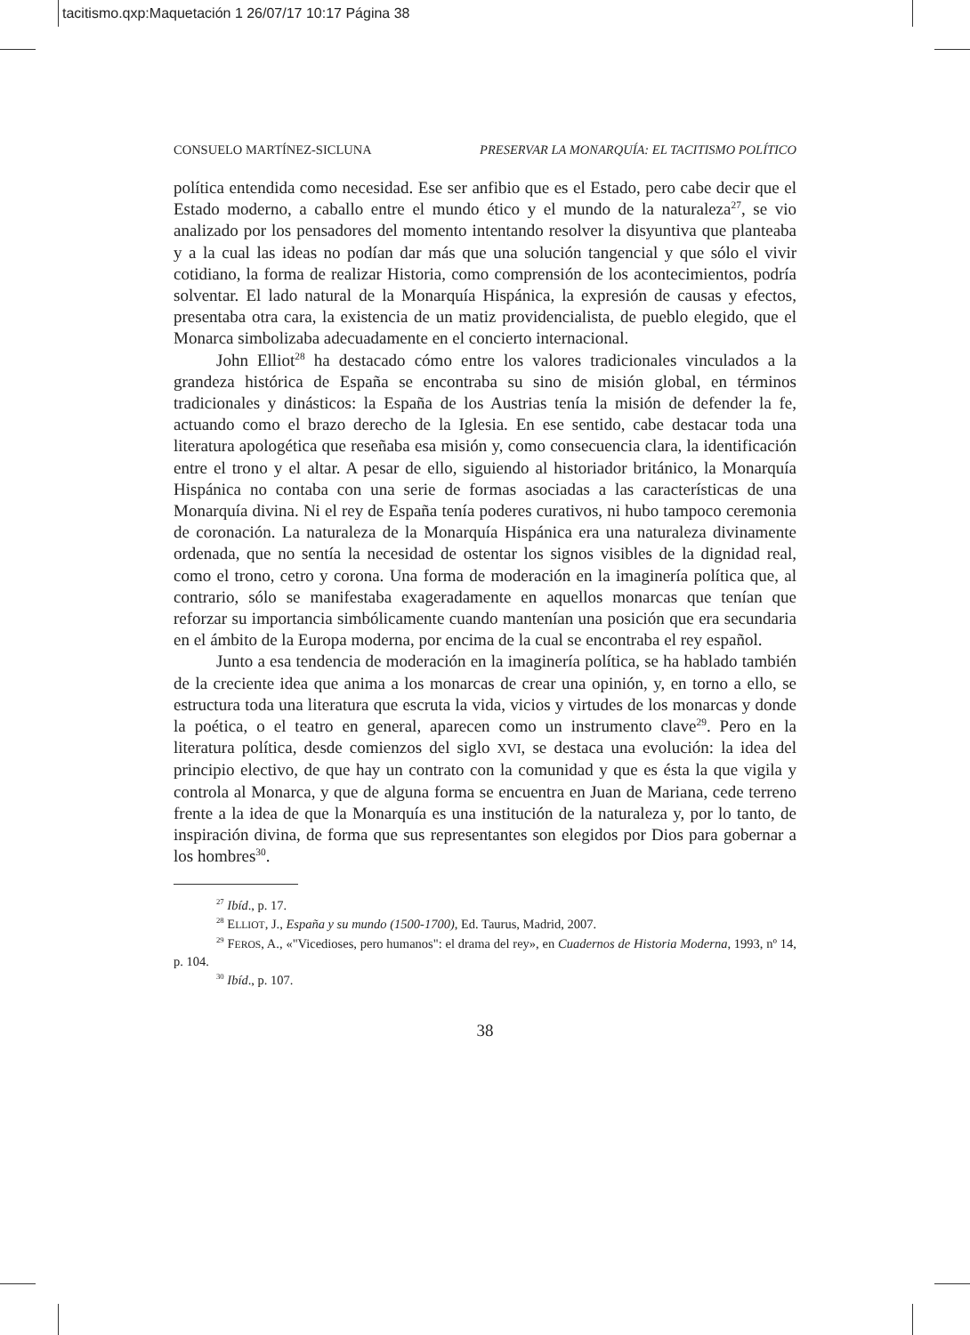tacitismo.qxp:Maquetación 1 26/07/17 10:17 Página 38
CONSUELO MARTÍNEZ-SICLUNA PRESERVAR LA MONARQUÍA: EL TACITISMO POLÍTICO
política entendida como necesidad. Ese ser anfibio que es el Estado, pero cabe decir que el Estado moderno, a caballo entre el mundo ético y el mundo de la naturaleza<sup>27</sup>, se vio analizado por los pensadores del momento intentando resolver la disyuntiva que planteaba y a la cual las ideas no podían dar más que una solución tangencial y que sólo el vivir cotidiano, la forma de realizar Historia, como comprensión de los acontecimientos, podría solventar. El lado natural de la Monarquía Hispánica, la expresión de causas y efectos, presentaba otra cara, la existencia de un matiz providencialista, de pueblo elegido, que el Monarca simbolizaba adecuadamente en el concierto internacional.
John Elliot<sup>28</sup> ha destacado cómo entre los valores tradicionales vinculados a la grandeza histórica de España se encontraba su sino de misión global, en términos tradicionales y dinásticos: la España de los Austrias tenía la misión de defender la fe, actuando como el brazo derecho de la Iglesia. En ese sentido, cabe destacar toda una literatura apologética que reseñaba esa misión y, como consecuencia clara, la identificación entre el trono y el altar. A pesar de ello, siguiendo al historiador británico, la Monarquía Hispánica no contaba con una serie de formas asociadas a las características de una Monarquía divina. Ni el rey de España tenía poderes curativos, ni hubo tampoco ceremonia de coronación. La naturaleza de la Monarquía Hispánica era una naturaleza divinamente ordenada, que no sentía la necesidad de ostentar los signos visibles de la dignidad real, como el trono, cetro y corona. Una forma de moderación en la imaginería política que, al contrario, sólo se manifestaba exageradamente en aquellos monarcas que tenían que reforzar su importancia simbólicamente cuando mantenían una posición que era secundaria en el ámbito de la Europa moderna, por encima de la cual se encontraba el rey español.
Junto a esa tendencia de moderación en la imaginería política, se ha hablado también de la creciente idea que anima a los monarcas de crear una opinión, y, en torno a ello, se estructura toda una literatura que escruta la vida, vicios y virtudes de los monarcas y donde la poética, o el teatro en general, aparecen como un instrumento clave<sup>29</sup>. Pero en la literatura política, desde comienzos del siglo XVI, se destaca una evolución: la idea del principio electivo, de que hay un contrato con la comunidad y que es ésta la que vigila y controla al Monarca, y que de alguna forma se encuentra en Juan de Mariana, cede terreno frente a la idea de que la Monarquía es una institución de la naturaleza y, por lo tanto, de inspiración divina, de forma que sus representantes son elegidos por Dios para gobernar a los hombres<sup>30</sup>.
<sup>27</sup> Ibíd., p. 17.
<sup>28</sup> ELLIOT, J., España y su mundo (1500-1700), Ed. Taurus, Madrid, 2007.
<sup>29</sup> FEROS, A., «"Vicedioses, pero humanos": el drama del rey», en Cuadernos de Historia Moderna, 1993, nº 14, p. 104.
<sup>30</sup> Ibíd., p. 107.
38